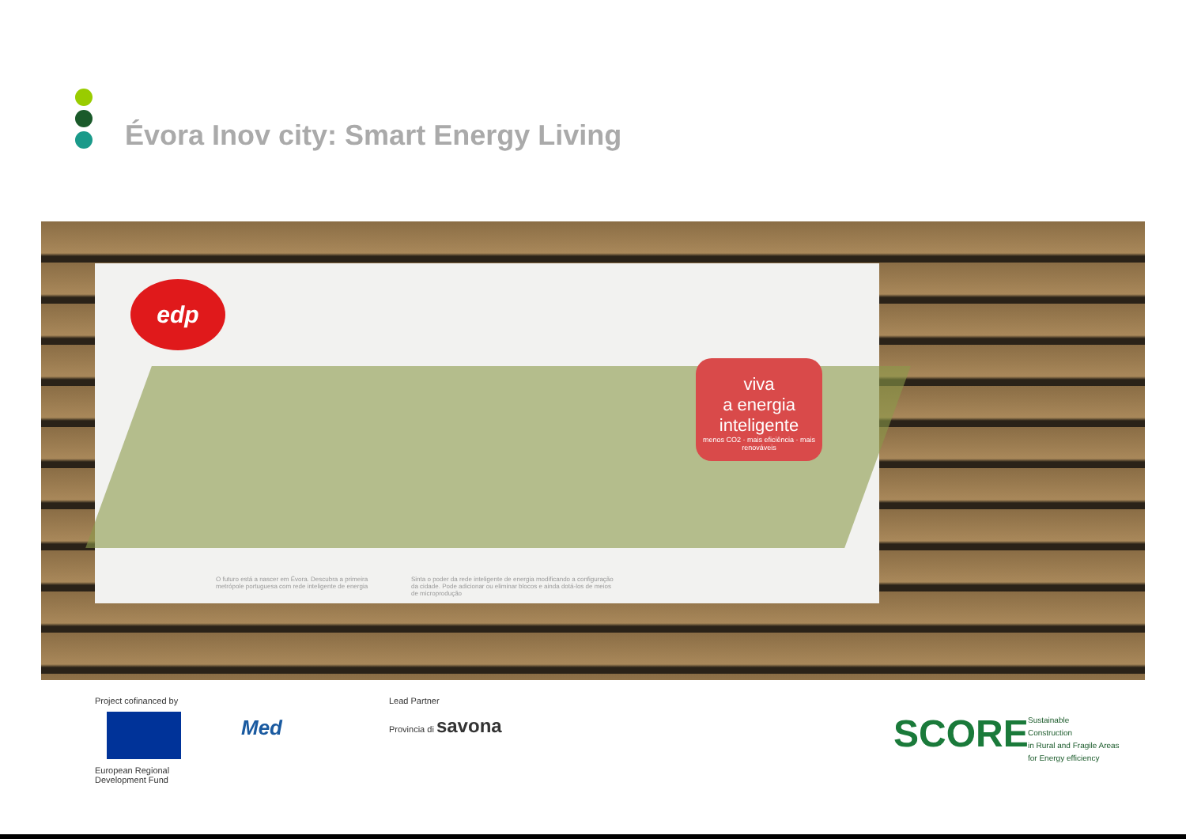Évora Inov city: Smart Energy Living
edp
viva
a energia
inteligente
menos CO2 · mais eficiência · mais renováveis
O futuro está a nascer em Évora. Descubra a primeira metrópole portuguesa com rede inteligente de energia
Sinta o poder da rede inteligente de energia modificando a configuração da cidade. Pode adicionar ou eliminar blocos e ainda dotá-los de meios de microprodução
Project cofinanced by
European Regional
Development Fund
Med
Lead Partner
Provincia di savona
SCORE
Sustainable
Construction
in Rural and Fragile Areas
for Energy efficiency